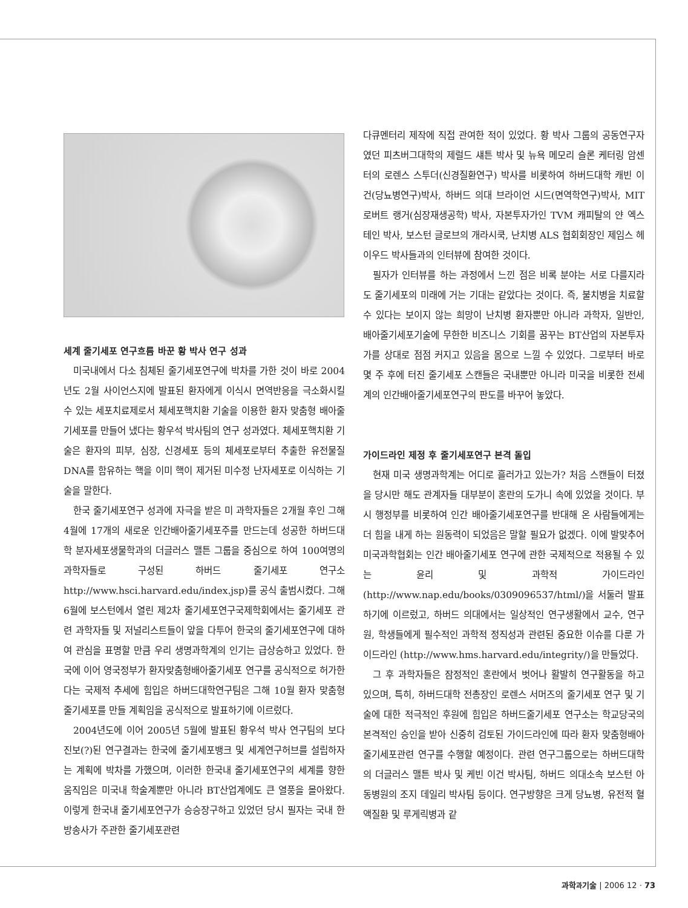세계 줄기세포 연구흐름 바꾼 황 박사 연구 성과
미국내에서 다소 침체된 줄기세포연구에 박차를 가한 것이 바로 2004년도 2월 사이언스지에 발표된 환자에게 이식시 면역반응을 극소화시킬 수 있는 세포치료제로서 체세포핵치환 기술을 이용한 환자 맞춤형 배아줄기세포를 만들어 냈다는 황우석 박사팀의 연구 성과였다. 체세포핵치환 기술은 환자의 피부, 심장, 신경세포 등의 체세포로부터 추출한 유전물질 DNA를 함유하는 핵을 이미 핵이 제거된 미수정 난자세포로 이식하는 기술을 말한다.
한국 줄기세포연구 성과에 자극을 받은 미 과학자들은 2개월 후인 그해 4월에 17개의 새로운 인간배아줄기세포주를 만드는데 성공한 하버드대학 분자세포생물학과의 더글러스 맬튼 그룹을 중심으로 하여 100여명의 과학자들로 구성된 하버드 줄기세포 연구소 http://www.hsci.harvard.edu/index.jsp)를 공식 출범시켰다. 그해 6월에 보스턴에서 열린 제2차 줄기세포연구국제학회에서는 줄기세포 관련 과학자들 및 저널리스트들이 앞을 다투어 한국의 줄기세포연구에 대하여 관심을 표명할 만큼 우리 생명과학계의 인기는 급상승하고 있었다. 한국에 이어 영국정부가 환자맞춤형배아줄기세포 연구를 공식적으로 허가한다는 국제적 추세에 힘입은 하버드대학연구팀은 그해 10월 환자 맞춤형 줄기세포를 만들 계획임을 공식적으로 발표하기에 이르렀다.
2004년도에 이어 2005년 5월에 발표된 황우석 박사 연구팀의 보다 진보(?)된 연구결과는 한국에 줄기세포뱅크 및 세계연구허브를 설립하자는 계획에 박차를 가했으며, 이러한 한국내 줄기세포연구의 세계를 향한 움직임은 미국내 학술계뿐만 아니라 BT산업계에도 큰 열풍을 몰아왔다. 이렇게 한국내 줄기세포연구가 승승장구하고 있었던 당시 필자는 국내 한 방송사가 주관한 줄기세포관련
다큐멘터리 제작에 직접 관여한 적이 있었다. 황 박사 그룹의 공동연구자였던 피츠버그대학의 제럴드 섀튼 박사 및 뉴욕 메모리 슬론 케터링 암센터의 로렌스 스투더(신경질환연구) 박사를 비롯하여 하버드대학 캐빈 이건(당뇨병연구)박사, 하버드 의대 브라이언 시드(면역학연구)박사, MIT 로버트 랭거(심장재생공학) 박사, 자본투자가인 TVM 캐피탈의 얀 엑스테인 박사, 보스턴 글로브의 개라시쿡, 난치병 ALS 협회회장인 제임스 헤이우드 박사들과의 인터뷰에 참여한 것이다.
필자가 인터뷰를 하는 과정에서 느낀 점은 비록 분야는 서로 다를지라도 줄기세포의 미래에 거는 기대는 같았다는 것이다. 즉, 불치병을 치료할 수 있다는 보이지 않는 희망이 난치병 환자뿐만 아니라 과학자, 일반인, 배아줄기세포기술에 무한한 비즈니스 기회를 꿈꾸는 BT산업의 자본투자가를 상대로 점점 커지고 있음을 몸으로 느낄 수 있었다. 그로부터 바로 몇 주 후에 터진 줄기세포 스캔들은 국내뿐만 아니라 미국을 비롯한 전세계의 인간배아줄기세포연구의 판도를 바꾸어 놓았다.
가이드라인 제정 후 줄기세포연구 본격 돌입
현재 미국 생명과학계는 어디로 흘러가고 있는가? 처음 스캔들이 터졌을 당시만 해도 관계자들 대부분이 혼란의 도가니 속에 있었을 것이다. 부시 행정부를 비롯하여 인간 배아줄기세포연구를 반대해 온 사람들에게는 더 힘을 내게 하는 원동력이 되었음은 말할 필요가 없겠다. 이에 발맞추어 미국과학협회는 인간 배아줄기세포 연구에 관한 국제적으로 적용될 수 있는 윤리 및 과학적 가이드라인(http://www.nap.edu/books/0309096537/html/)을 서둘러 발표하기에 이르렀고, 하버드 의대에서는 일상적인 연구생활에서 교수, 연구원, 학생들에게 필수적인 과학적 정직성과 관련된 중요한 이슈를 다룬 가이드라인 (http://www.hms.harvard.edu/integrity/)을 만들었다.
그 후 과학자들은 잠정적인 혼란에서 벗어나 활발히 연구활동을 하고 있으며, 특히, 하버드대학 전총장인 로렌스 서머즈의 줄기세포 연구 및 기술에 대한 적극적인 후원에 힘입은 하버드줄기세포 연구소는 학교당국의 본격적인 승인을 받아 신중히 검토된 가이드라인에 따라 환자 맞춤형배아줄기세포관련 연구를 수행할 예정이다. 관련 연구그룹으로는 하버드대학의 더글러스 맬튼 박사 및 케빈 이건 박사팀, 하버드 의대소속 보스턴 아동병원의 조지 데일리 박사팀 등이다. 연구방향은 크게 당뇨병, 유전적 혈액질환 및 루게릭병과 같
과학과기술 | 2006 12 · 73